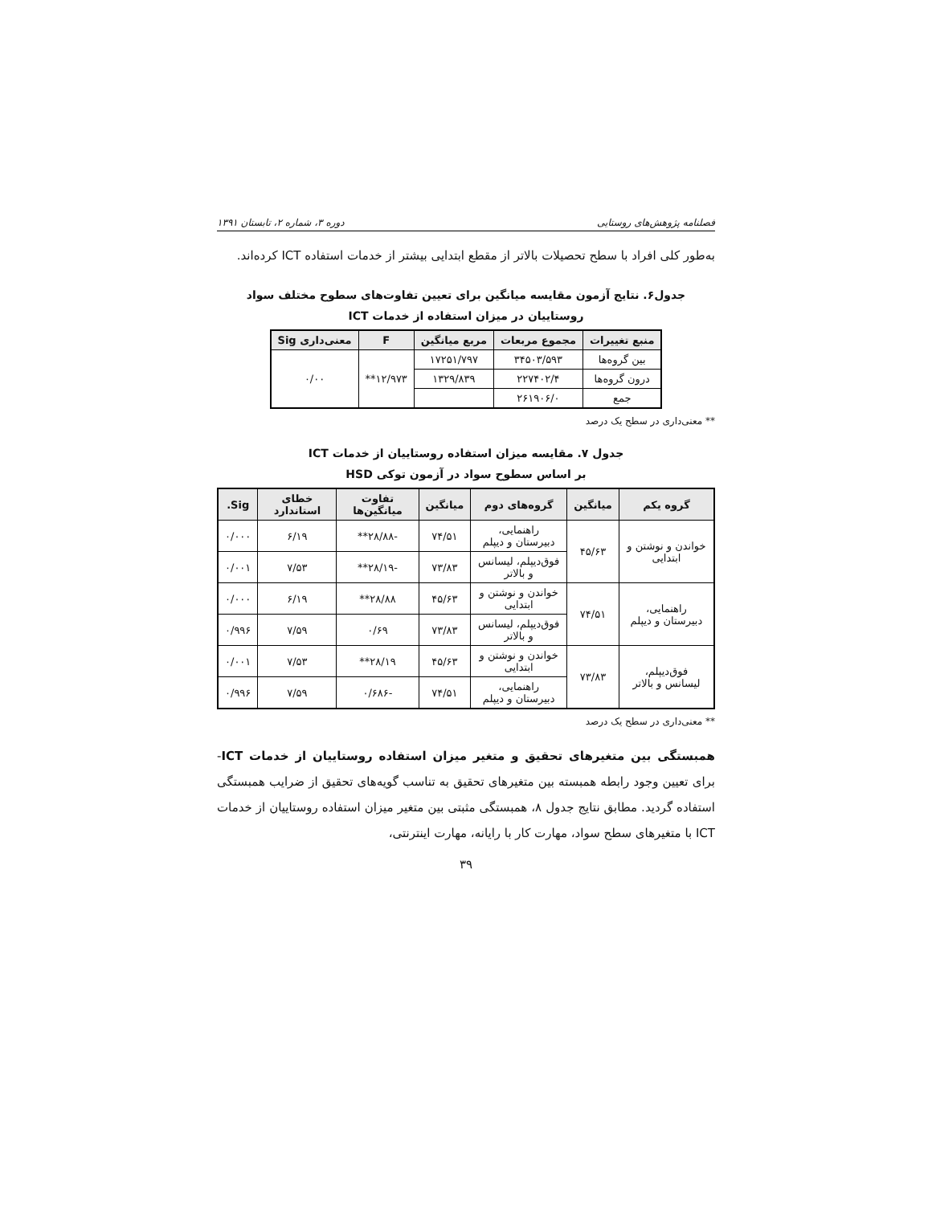فصلنامه پژوهش‌های روستایی دوره ۳، شماره ۲، تابستان ۱۳۹۱
به‌طور کلی افراد با سطح تحصیلات بالاتر از مقطع ابتدایی بیشتر از خدمات استفاده ICT کرده‌اند.
جدول۶. نتایج آزمون مقایسه میانگین برای تعیین تفاوت‌های سطوح مختلف سواد روستاییان در میزان استفاده از خدمات ICT
| منبع تغییرات | مجموع مربعات | مربع میانگین | F | معنی‌داری Sig |
| --- | --- | --- | --- | --- |
| بین گروه‌ها | ۳۴۵۰۳/۵۹۳ | ۱۷۲۵۱/۷۹۷ | ۱۲/۹۷۳** | ۰/۰۰ |
| درون گروه‌ها | ۲۲۷۴۰۲/۴ | ۱۳۲۹/۸۳۹ | | |
| جمع | ۲۶۱۹۰۶/۰ | | | |
** معنی‌داری در سطح یک درصد
جدول ۷. مقایسه میزان استفاده روستاییان از خدمات ICT
بر اساس سطوح سواد در آزمون توکی HSD
| گروه یکم | میانگین | گروه‌های دوم | میانگین | تفاوت میانگین‌ها | خطای استاندارد | Sig. |
| --- | --- | --- | --- | --- | --- | --- |
| خواندن و نوشتن و ابتدایی | ۴۵/۶۳ | راهنمایی، دبیرستان و دیپلم | ۷۴/۵۱ | -۲۸/۸۸** | ۶/۱۹ | ۰/۰۰۰ |
| | | فوق‌دیپلم، لیسانس و بالاتر | ۷۳/۸۳ | -۲۸/۱۹** | ۷/۵۳ | ۰/۰۰۱ |
| راهنمایی، دبیرستان و دیپلم | ۷۴/۵۱ | خواندن و نوشتن و ابتدایی | ۴۵/۶۳ | ۲۸/۸۸** | ۶/۱۹ | ۰/۰۰۰ |
| | | فوق‌دیپلم، لیسانس و بالاتر | ۷۳/۸۳ | ۰/۶۹ | ۷/۵۹ | ۰/۹۹۶ |
| فوق‌دیپلم، لیسانس و بالاتر | ۷۳/۸۳ | خواندن و نوشتن و ابتدایی | ۴۵/۶۳ | ۲۸/۱۹** | ۷/۵۳ | ۰/۰۰۱ |
| | | راهنمایی، دبیرستان و دیپلم | ۷۴/۵۱ | -۰/۶۸۶ | ۷/۵۹ | ۰/۹۹۶ |
** معنی‌داری در سطح یک درصد
همبستگی بین متغیرهای تحقیق و متغیر میزان استفاده روستاییان از خدمات ICT- برای تعیین وجود رابطه همبسته بین متغیرهای تحقیق به تناسب گویه‌های تحقیق از ضرایب همبستگی استفاده گردید. مطابق نتایج جدول ۸، همبستگی مثبتی بین متغیر میزان استفاده روستاییان از خدمات ICT با متغیرهای سطح سواد، مهارت کار با رایانه، مهارت اینترنتی،
۳۹